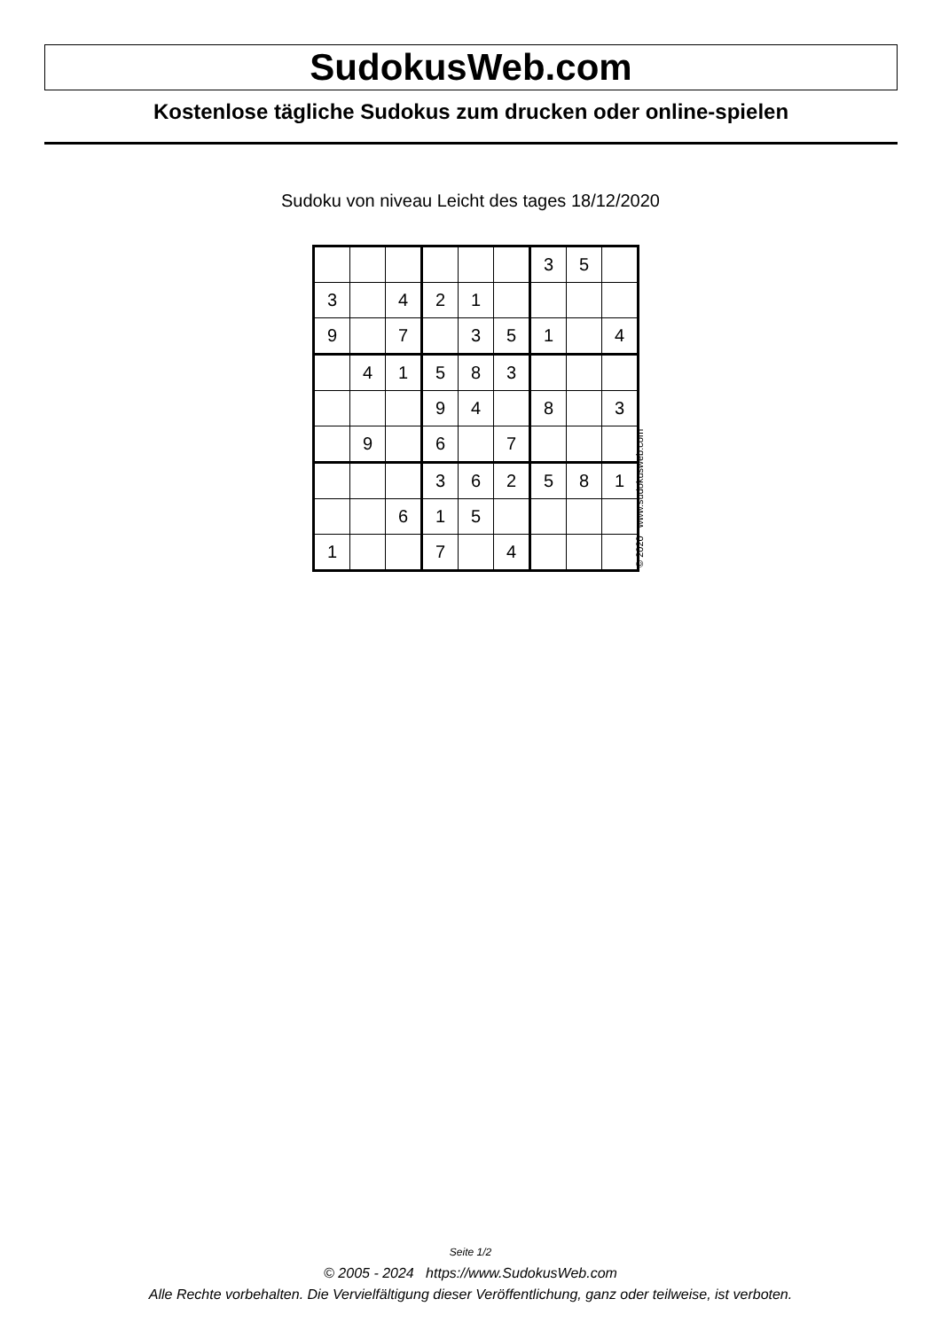SudokusWeb.com
Kostenlose tägliche Sudokus zum drucken oder online-spielen
Sudoku von niveau Leicht des tages 18/12/2020
| | | | | | | 3 | 5 | |
| 3 | | 4 | 2 | 1 | | | | |
| 9 | | 7 | | 3 | 5 | 1 | | 4 |
| | 4 | 1 | 5 | 8 | 3 | | | |
| | | | 9 | 4 | | 8 | | 3 |
| | 9 | | 6 | | 7 | | | |
| | | | 3 | 6 | 2 | 5 | 8 | 1 |
| | | 6 | 1 | 5 | | | | |
| 1 | | | 7 | | 4 | | | |
© 2020 www.sudokusweb.com
Seite 1/2
© 2005 - 2024 https://www.SudokusWeb.com
Alle Rechte vorbehalten. Die Vervielfältigung dieser Veröffentlichung, ganz oder teilweise, ist verboten.